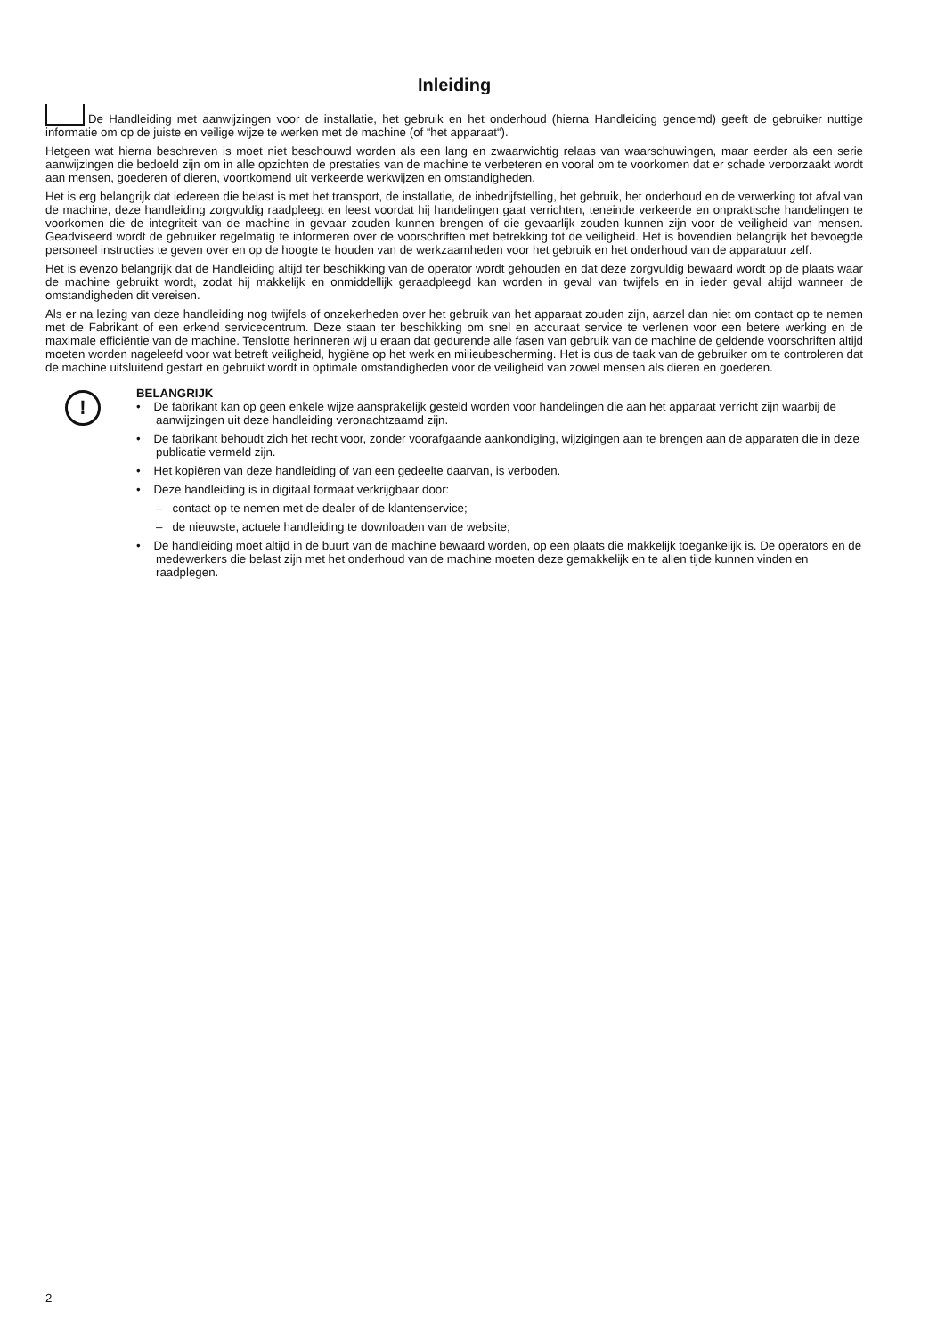Inleiding
De Handleiding met aanwijzingen voor de installatie, het gebruik en het onderhoud (hierna Handleiding genoemd) geeft de gebruiker nuttige informatie om op de juiste en veilige wijze te werken met de machine (of “het apparaat“).
Hetgeen wat hierna beschreven is moet niet beschouwd worden als een lang en zwaarwichtig relaas van waarschuwingen, maar eerder als een serie aanwijzingen die bedoeld zijn om in alle opzichten de prestaties van de machine te verbeteren en vooral om te voorkomen dat er schade veroorzaakt wordt aan mensen, goederen of dieren, voortkomend uit verkeerde werkwijzen en omstandigheden.
Het is erg belangrijk dat iedereen die belast is met het transport, de installatie, de inbedrijfstelling, het gebruik, het onderhoud en de verwerking tot afval van de machine, deze handleiding zorgvuldig raadpleegt en leest voordat hij handelingen gaat verrichten, teneinde verkeerde en onpraktische handelingen te voorkomen die de integriteit van de machine in gevaar zouden kunnen bren­gen of die gevaarlijk zouden kunnen zijn voor de veiligheid van mensen. Geadviseerd wordt de gebruiker regelmatig te informeren over de voorschriften met betrekking tot de veiligheid. Het is bovendien belangrijk het bevoegde personeel instructies te geven over en op de hoogte te houden van de werkzaamheden voor het gebruik en het onderhoud van de apparatuur zelf.
Het is evenzo belangrijk dat de Handleiding altijd ter beschikking van de operator wordt gehouden en dat deze zorgvuldig be­waard wordt op de plaats waar de machine gebruikt wordt, zodat hij makkelijk en onmiddellijk geraadpleegd kan worden in geval van twijfels en in ieder geval altijd wanneer de omstandigheden dit vereisen.
Als er na lezing van deze handleiding nog twijfels of onzekerheden over het gebruik van het apparaat zouden zijn, aarzel dan niet om contact op te nemen met de Fabrikant of een erkend servicecentrum. Deze staan ter beschikking om snel en accuraat service te verlenen voor een betere werking en de maximale efficiëntie van de machine. Tenslotte herinneren wij u eraan dat gedurende alle fasen van gebruik van de machine de geldende voorschriften altijd moeten worden nageleefd voor wat betreft veiligheid, hygi­ëne op het werk en milieubescherming. Het is dus de taak van de gebruiker om te controleren dat de machine uitsluitend gestart en gebruikt wordt in optimale omstandigheden voor de veiligheid van zowel mensen als dieren en goederen.
!
BELANGRIJK
• De fabrikant kan op geen enkele wijze aansprakelijk gesteld worden voor handelingen die aan het apparaat verricht zijn waarbij de aanwijzingen uit deze handleiding veronachtzaamd zijn.
• De fabrikant behoudt zich het recht voor, zonder voorafgaande aankondiging, wijzigingen aan te brengen aan de ap­paraten die in deze publicatie vermeld zijn.
• Het kopiëren van deze handleiding of van een gedeelte daarvan, is verboden.
• Deze handleiding is in digitaal formaat verkrijgbaar door:
– contact op te nemen met de dealer of de klantenservice;
– de nieuwste, actuele handleiding te downloaden van de website;
• De handleiding moet altijd in de buurt van de machine bewaard worden, op een plaats die makkelijk toegankelijk is. De operators en de medewerkers die belast zijn met het onderhoud van de machine moeten deze gemakkelijk en te allen tijde kunnen vinden en raadplegen.
2